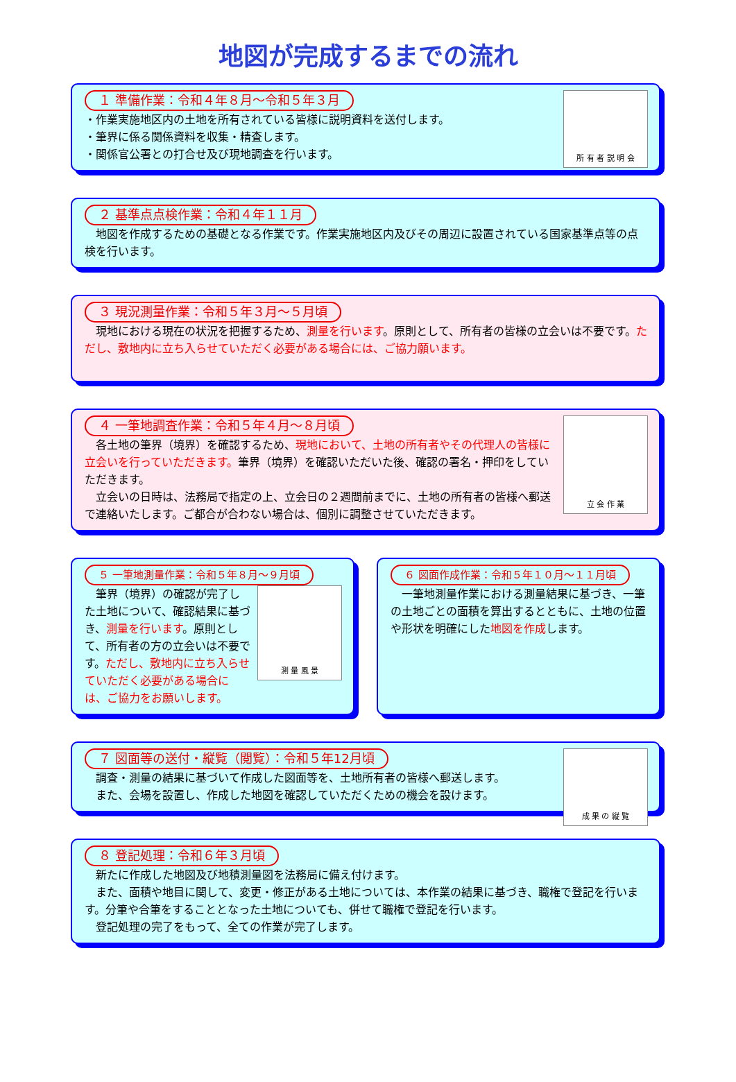地図が完成するまでの流れ
所 有 者 説 明 会
１ 準備作業：令和４年８月～令和５年３月
・作業実施地区内の土地を所有されている皆様に説明資料を送付します。
・筆界に係る関係資料を収集・精査します。
・関係官公署との打合せ及び現地調査を行います。
２ 基準点点検作業：令和４年１１月
地図を作成するための基礎となる作業です。作業実施地区内及びその周辺に設置されている国家基準点等の点検を行います。
３ 現況測量作業：令和５年３月～５月頃
現地における現在の状況を把握するため、測量を行います。原則として、所有者の皆様の立会いは不要です。ただし、敷地内に立ち入らせていただく必要がある場合には、ご協力願います。
立 会 作 業
４ 一筆地調査作業：令和５年４月～８月頃
各土地の筆界（境界）を確認するため、現地において、土地の所有者やその代理人の皆様に立会いを行っていただきます。筆界（境界）を確認いただいた後、確認の署名・押印をしていただきます。
立会いの日時は、法務局で指定の上、立会日の２週間前までに、土地の所有者の皆様へ郵送で連絡いたします。ご都合が合わない場合は、個別に調整させていただきます。
５ 一筆地測量作業：令和５年８月～９月頃
測 量 風 景
筆界（境界）の確認が完了した土地について、確認結果に基づき、測量を行います。原則として、所有者の方の立会いは不要です。ただし、敷地内に立ち入らせていただく必要がある場合には、ご協力をお願いします。
６ 図面作成作業：令和５年１０月～１１月頃
一筆地測量作業における測量結果に基づき、一筆の土地ごとの面積を算出するとともに、土地の位置や形状を明確にした地図を作成します。
成 果 の 縦 覧
７ 図面等の送付・縦覧（閲覧）：令和５年12月頃
調査・測量の結果に基づいて作成した図面等を、土地所有者の皆様へ郵送します。
また、会場を設置し、作成した地図を確認していただくための機会を設けます。
８ 登記処理：令和６年３月頃
新たに作成した地図及び地積測量図を法務局に備え付けます。
また、面積や地目に関して、変更・修正がある土地については、本作業の結果に基づき、職権で登記を行います。分筆や合筆をすることとなった土地についても、併せて職権で登記を行います。
登記処理の完了をもって、全ての作業が完了します。